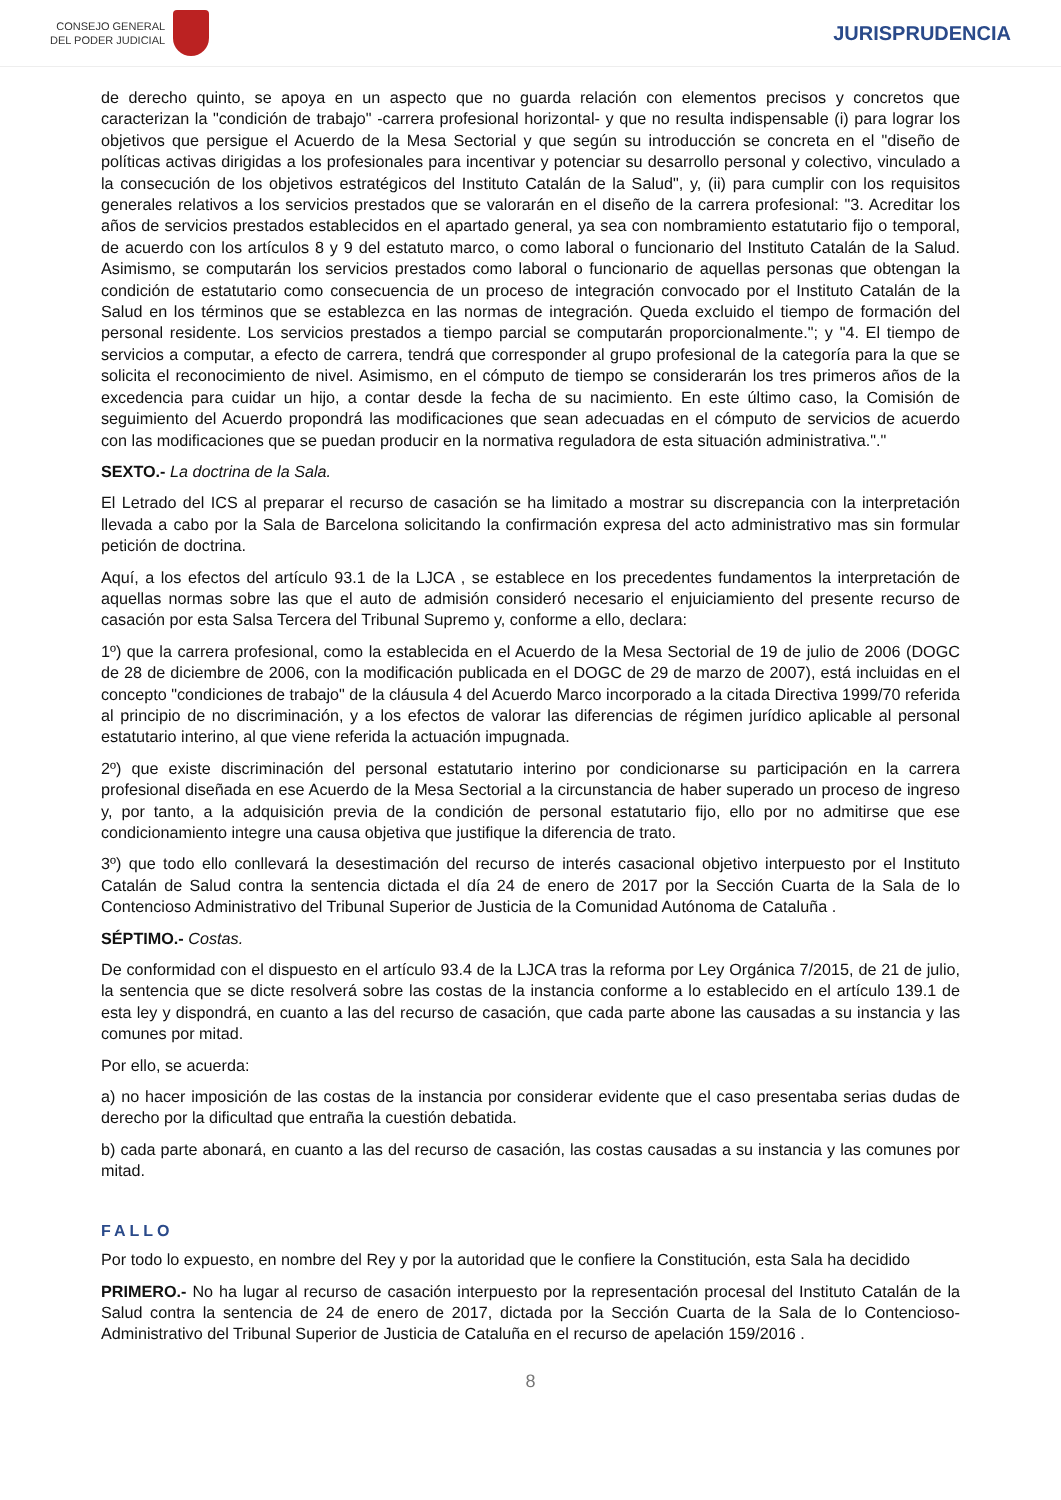CONSEJO GENERAL
DEL PODER JUDICIAL
JURISPRUDENCIA
de derecho quinto, se apoya en un aspecto que no guarda relación con elementos precisos y concretos que caracterizan la "condición de trabajo" -carrera profesional horizontal- y que no resulta indispensable (i) para lograr los objetivos que persigue el Acuerdo de la Mesa Sectorial y que según su introducción se concreta en el "diseño de políticas activas dirigidas a los profesionales para incentivar y potenciar su desarrollo personal y colectivo, vinculado a la consecución de los objetivos estratégicos del Instituto Catalán de la Salud", y, (ii) para cumplir con los requisitos generales relativos a los servicios prestados que se valorarán en el diseño de la carrera profesional: "3. Acreditar los años de servicios prestados establecidos en el apartado general, ya sea con nombramiento estatutario fijo o temporal, de acuerdo con los artículos 8 y 9 del estatuto marco, o como laboral o funcionario del Instituto Catalán de la Salud. Asimismo, se computarán los servicios prestados como laboral o funcionario de aquellas personas que obtengan la condición de estatutario como consecuencia de un proceso de integración convocado por el Instituto Catalán de la Salud en los términos que se establezca en las normas de integración. Queda excluido el tiempo de formación del personal residente. Los servicios prestados a tiempo parcial se computarán proporcionalmente."; y "4. El tiempo de servicios a computar, a efecto de carrera, tendrá que corresponder al grupo profesional de la categoría para la que se solicita el reconocimiento de nivel. Asimismo, en el cómputo de tiempo se considerarán los tres primeros años de la excedencia para cuidar un hijo, a contar desde la fecha de su nacimiento. En este último caso, la Comisión de seguimiento del Acuerdo propondrá las modificaciones que sean adecuadas en el cómputo de servicios de acuerdo con las modificaciones que se puedan producir en la normativa reguladora de esta situación administrativa."."
SEXTO.- La doctrina de la Sala.
El Letrado del ICS al preparar el recurso de casación se ha limitado a mostrar su discrepancia con la interpretación llevada a cabo por la Sala de Barcelona solicitando la confirmación expresa del acto administrativo mas sin formular petición de doctrina.
Aquí, a los efectos del artículo 93.1 de la LJCA , se establece en los precedentes fundamentos la interpretación de aquellas normas sobre las que el auto de admisión consideró necesario el enjuiciamiento del presente recurso de casación por esta Salsa Tercera del Tribunal Supremo y, conforme a ello, declara:
1º) que la carrera profesional, como la establecida en el Acuerdo de la Mesa Sectorial de 19 de julio de 2006 (DOGC de 28 de diciembre de 2006, con la modificación publicada en el DOGC de 29 de marzo de 2007), está incluidas en el concepto "condiciones de trabajo" de la cláusula 4 del Acuerdo Marco incorporado a la citada Directiva 1999/70 referida al principio de no discriminación, y a los efectos de valorar las diferencias de régimen jurídico aplicable al personal estatutario interino, al que viene referida la actuación impugnada.
2º) que existe discriminación del personal estatutario interino por condicionarse su participación en la carrera profesional diseñada en ese Acuerdo de la Mesa Sectorial a la circunstancia de haber superado un proceso de ingreso y, por tanto, a la adquisición previa de la condición de personal estatutario fijo, ello por no admitirse que ese condicionamiento integre una causa objetiva que justifique la diferencia de trato.
3º) que todo ello conllevará la desestimación del recurso de interés casacional objetivo interpuesto por el Instituto Catalán de Salud contra la sentencia dictada el día 24 de enero de 2017 por la Sección Cuarta de la Sala de lo Contencioso Administrativo del Tribunal Superior de Justicia de la Comunidad Autónoma de Cataluña .
SÉPTIMO.- Costas.
De conformidad con el dispuesto en el artículo 93.4 de la LJCA tras la reforma por Ley Orgánica 7/2015, de 21 de julio, la sentencia que se dicte resolverá sobre las costas de la instancia conforme a lo establecido en el artículo 139.1 de esta ley y dispondrá, en cuanto a las del recurso de casación, que cada parte abone las causadas a su instancia y las comunes por mitad.
Por ello, se acuerda:
a) no hacer imposición de las costas de la instancia por considerar evidente que el caso presentaba serias dudas de derecho por la dificultad que entraña la cuestión debatida.
b) cada parte abonará, en cuanto a las del recurso de casación, las costas causadas a su instancia y las comunes por mitad.
FALLO
Por todo lo expuesto, en nombre del Rey y por la autoridad que le confiere la Constitución, esta Sala ha decidido
PRIMERO.- No ha lugar al recurso de casación interpuesto por la representación procesal del Instituto Catalán de la Salud contra la sentencia de 24 de enero de 2017, dictada por la Sección Cuarta de la Sala de lo Contencioso-Administrativo del Tribunal Superior de Justicia de Cataluña en el recurso de apelación 159/2016 .
8